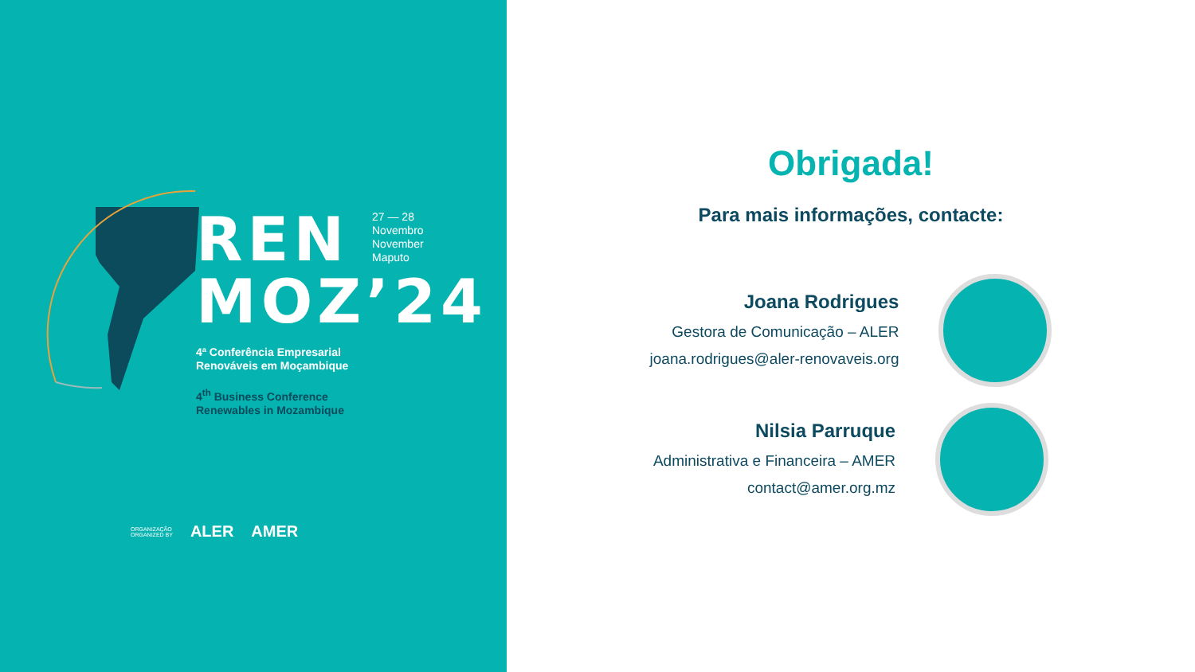REN
MOZ’24
4ª Conferência Empresarial
Renováveis em Moçambique
4<sup>th</sup> Business Conference
Renewables in Mozambique
27 — 28
Novembro
November
Maputo
ORGANIZAÇÃO
ORGANIZED BY ALER AMER
Obrigada!
Para mais informações, contacte:
Joana Rodrigues
Gestora de Comunicação – ALER
joana.rodrigues@aler-renovaveis.org
Nilsia Parruque
Administrativa e Financeira – AMER
contact@amer.org.mz